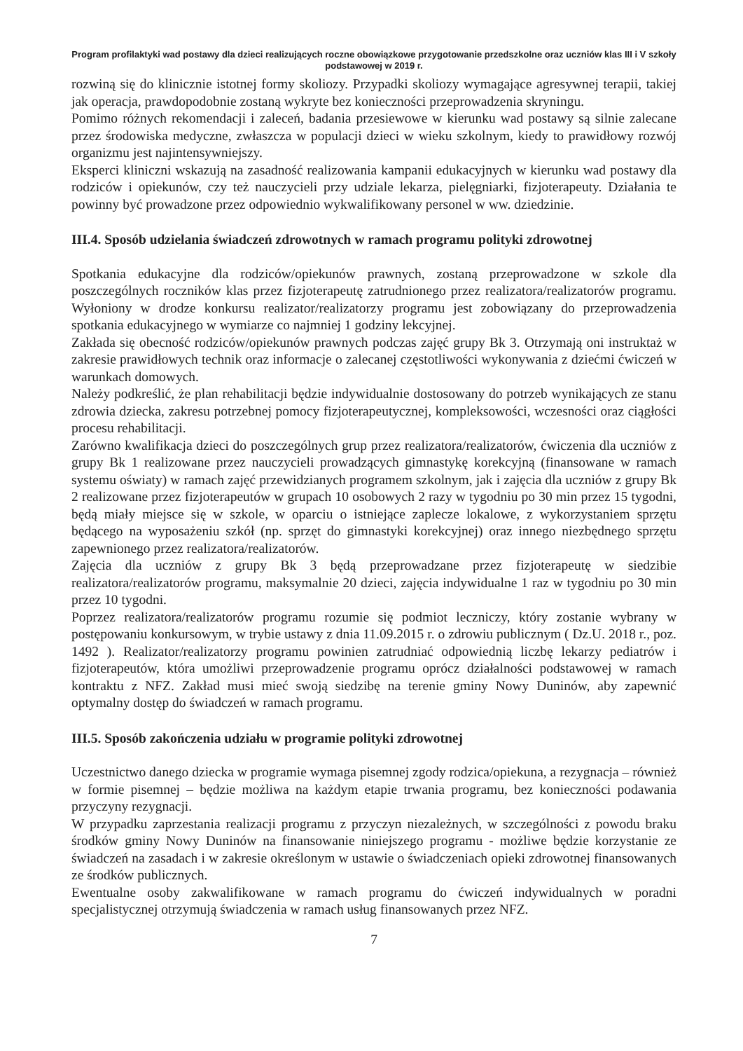Program profilaktyki wad postawy dla dzieci realizujących roczne obowiązkowe przygotowanie przedszkolne oraz uczniów klas III i V szkoły podstawowej w 2019 r.
rozwiną się do klinicznie istotnej formy skoliozy. Przypadki skoliozy wymagające agresywnej terapii, takiej jak operacja, prawdopodobnie zostaną wykryte bez konieczności przeprowadzenia skryningu.
Pomimo różnych rekomendacji i zaleceń, badania przesiewowe w kierunku wad postawy są silnie zalecane przez środowiska medyczne, zwłaszcza w populacji dzieci w wieku szkolnym, kiedy to prawidłowy rozwój organizmu jest najintensywniejszy.
Eksperci kliniczni wskazują na zasadność realizowania kampanii edukacyjnych w kierunku wad postawy dla rodziców i opiekunów, czy też nauczycieli przy udziale lekarza, pielęgniarki, fizjoterapeuty. Działania te powinny być prowadzone przez odpowiednio wykwalifikowany personel w ww. dziedzinie.
III.4. Sposób udzielania świadczeń zdrowotnych w ramach programu polityki zdrowotnej
Spotkania edukacyjne dla rodziców/opiekunów prawnych, zostaną przeprowadzone w szkole dla poszczególnych roczników klas przez fizjoterapeutę zatrudnionego przez realizatora/realizatorów programu. Wyłoniony w drodze konkursu realizator/realizatorzy programu jest zobowiązany do przeprowadzenia spotkania edukacyjnego w wymiarze co najmniej 1 godziny lekcyjnej.
Zakłada się obecność rodziców/opiekunów prawnych podczas zajęć grupy Bk 3. Otrzymają oni instruktaż w zakresie prawidłowych technik oraz informacje o zalecanej częstotliwości wykonywania z dziećmi ćwiczeń w warunkach domowych.
Należy podkreślić, że plan rehabilitacji będzie indywidualnie dostosowany do potrzeb wynikających ze stanu zdrowia dziecka, zakresu potrzebnej pomocy fizjoterapeutycznej, kompleksowości, wczesności oraz ciągłości procesu rehabilitacji.
Zarówno kwalifikacja dzieci do poszczególnych grup przez realizatora/realizatorów, ćwiczenia dla uczniów z grupy Bk 1 realizowane przez nauczycieli prowadzących gimnastykę korekcyjną (finansowane w ramach systemu oświaty) w ramach zajęć przewidzianych programem szkolnym, jak i zajęcia dla uczniów z grupy Bk 2 realizowane przez fizjoterapeutów w grupach 10 osobowych 2 razy w tygodniu po 30 min przez 15 tygodni, będą miały miejsce się w szkole, w oparciu o istniejące zaplecze lokalowe, z wykorzystaniem sprzętu będącego na wyposażeniu szkół (np. sprzęt do gimnastyki korekcyjnej) oraz innego niezbędnego sprzętu zapewnionego przez realizatora/realizatorów.
Zajęcia dla uczniów z grupy Bk 3 będą przeprowadzane przez fizjoterapeutę w siedzibie realizatora/realizatorów programu, maksymalnie 20 dzieci, zajęcia indywidualne 1 raz w tygodniu po 30 min przez 10 tygodni.
Poprzez realizatora/realizatorów programu rozumie się podmiot leczniczy, który zostanie wybrany w postępowaniu konkursowym, w trybie ustawy z dnia 11.09.2015 r. o zdrowiu publicznym ( Dz.U. 2018 r., poz. 1492 ). Realizator/realizatorzy programu powinien zatrudniać odpowiednią liczbę lekarzy pediatrów i fizjoterapeutów, która umożliwi przeprowadzenie programu oprócz działalności podstawowej w ramach kontraktu z NFZ. Zakład musi mieć swoją siedzibę na terenie gminy Nowy Duninów, aby zapewnić optymalny dostęp do świadczeń w ramach programu.
III.5. Sposób zakończenia udziału w programie polityki zdrowotnej
Uczestnictwo danego dziecka w programie wymaga pisemnej zgody rodzica/opiekuna, a rezygnacja – również w formie pisemnej – będzie możliwa na każdym etapie trwania programu, bez konieczności podawania przyczyny rezygnacji.
W przypadku zaprzestania realizacji programu z przyczyn niezależnych, w szczególności z powodu braku środków gminy Nowy Duninów na finansowanie niniejszego programu - możliwe będzie korzystanie ze świadczeń na zasadach i w zakresie określonym w ustawie o świadczeniach opieki zdrowotnej finansowanych ze środków publicznych.
Ewentualne osoby zakwalifikowane w ramach programu do ćwiczeń indywidualnych w poradni specjalistycznej otrzymują świadczenia w ramach usług finansowanych przez NFZ.
7